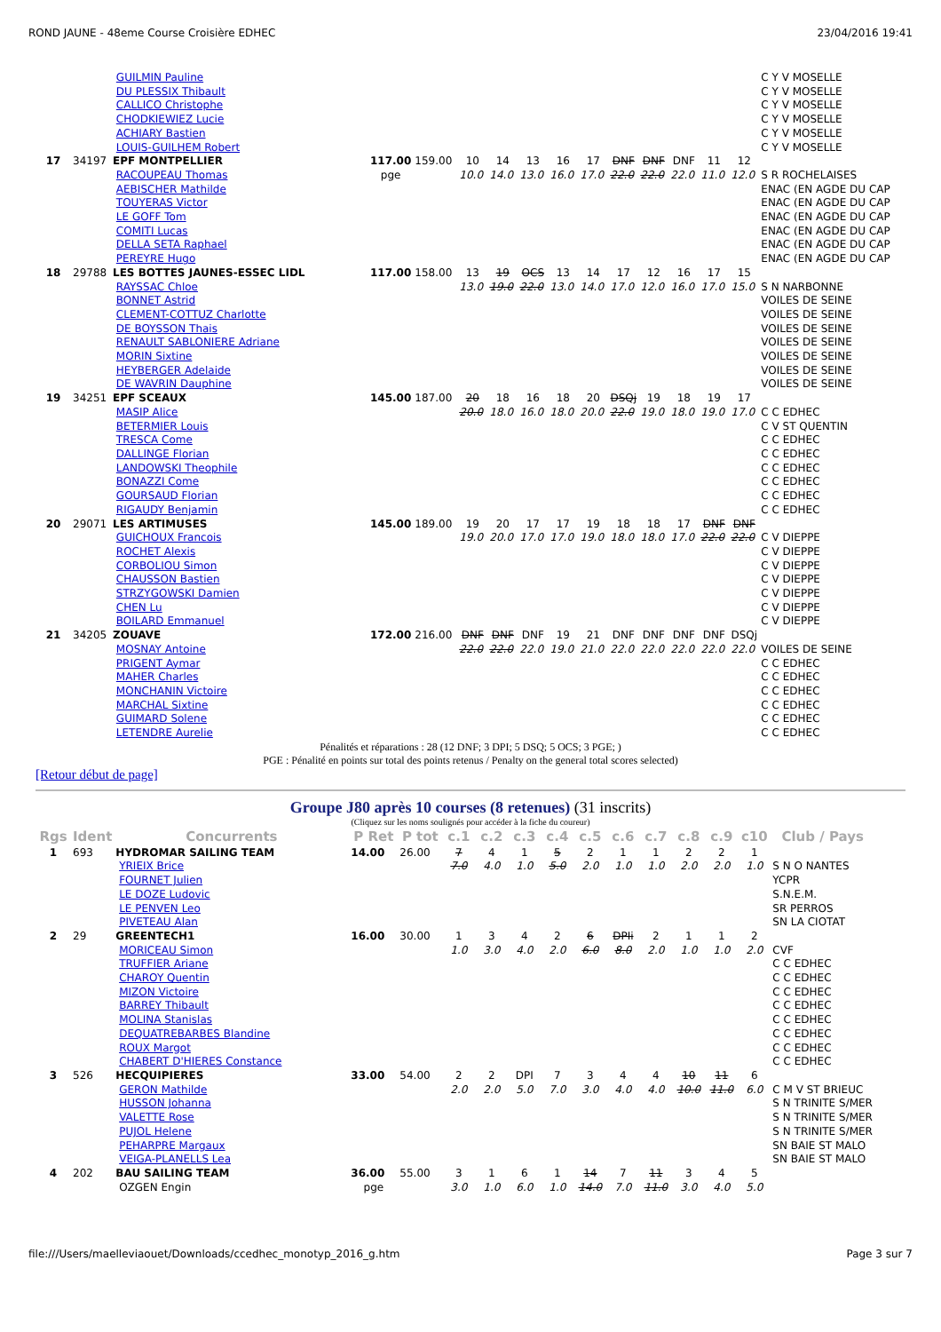ROND JAUNE - 48eme Course Croisière EDHEC 23/04/2016 19:41
| | | GUILMIN Pauline | | | | | | | | | | | | | C Y V MOSELLE |
| | | DU PLESSIX Thibault | | | | | | | | | | | | | C Y V MOSELLE |
| | | CALLICO Christophe | | | | | | | | | | | | | C Y V MOSELLE |
| | | CHODKIEWIEZ Lucie | | | | | | | | | | | | | C Y V MOSELLE |
| | | ACHIARY Bastien | | | | | | | | | | | | | C Y V MOSELLE |
| | | LOUIS-GUILHEM Robert | | | | | | | | | | | | | C Y V MOSELLE |
| 17 | 34197 | EPF MONTPELLIER | 117.00 | 159.00 | 10 | 14 | 13 | 16 | 17 | DNF | DNF | DNF | 11 | 12 | |
| | | RACOUPEAU Thomas | pge | | 10.0 | 14.0 | 13.0 | 16.0 | 17.0 | 22.0 | 22.0 | 22.0 | 11.0 | 12.0 | S R ROCHELAISES |
| | | AEBISCHER Mathilde | | | | | | | | | | | | | ENAC (EN AGDE DU CAP |
| | | TOUYERAS Victor | | | | | | | | | | | | | ENAC (EN AGDE DU CAP |
| | | LE GOFF Tom | | | | | | | | | | | | | ENAC (EN AGDE DU CAP |
| | | COMITI Lucas | | | | | | | | | | | | | ENAC (EN AGDE DU CAP |
| | | DELLA SETA Raphael | | | | | | | | | | | | | ENAC (EN AGDE DU CAP |
| | | PEREYRE Hugo | | | | | | | | | | | | | ENAC (EN AGDE DU CAP |
| 18 | 29788 | LES BOTTES JAUNES-ESSEC LIDL | 117.00 | 158.00 | 13 | 19 | OCS | 13 | 14 | 17 | 12 | 16 | 17 | 15 | |
| | | RAYSSAC Chloe | | | 13.0 | 19.0 | 22.0 | 13.0 | 14.0 | 17.0 | 12.0 | 16.0 | 17.0 | 15.0 | S N NARBONNE |
| | | BONNET Astrid | | | | | | | | | | | | | VOILES DE SEINE |
| | | CLEMENT-COTTUZ Charlotte | | | | | | | | | | | | | VOILES DE SEINE |
| | | DE BOYSSON Thais | | | | | | | | | | | | | VOILES DE SEINE |
| | | RENAULT SABLONIERE Adriane | | | | | | | | | | | | | VOILES DE SEINE |
| | | MORIN Sixtine | | | | | | | | | | | | | VOILES DE SEINE |
| | | HEYBERGER Adelaide | | | | | | | | | | | | | VOILES DE SEINE |
| | | DE WAVRIN Dauphine | | | | | | | | | | | | | VOILES DE SEINE |
| 19 | 34251 | EPF SCEAUX | 145.00 | 187.00 | 20 | 18 | 16 | 18 | 20 | DSQj | 19 | 18 | 19 | 17 | |
| | | MASIP Alice | | | 20.0 | 18.0 | 16.0 | 18.0 | 20.0 | 22.0 | 19.0 | 18.0 | 19.0 | 17.0 | C C EDHEC |
| | | BETERMIER Louis | | | | | | | | | | | | | C V ST QUENTIN |
| | | TRESCA Come | | | | | | | | | | | | | C C EDHEC |
| | | DALLINGE Florian | | | | | | | | | | | | | C C EDHEC |
| | | LANDOWSKI Theophile | | | | | | | | | | | | | C C EDHEC |
| | | BONAZZI Come | | | | | | | | | | | | | C C EDHEC |
| | | GOURSAUD Florian | | | | | | | | | | | | | C C EDHEC |
| | | RIGAUDY Benjamin | | | | | | | | | | | | | C C EDHEC |
| 20 | 29071 | LES ARTIMUSES | 145.00 | 189.00 | 19 | 20 | 17 | 17 | 19 | 18 | 18 | 17 | DNF | DNF | |
| | | GUICHOUX Francois | | | 19.0 | 20.0 | 17.0 | 17.0 | 19.0 | 18.0 | 18.0 | 17.0 | 22.0 | 22.0 | C V DIEPPE |
| | | ROCHET Alexis | | | | | | | | | | | | | C V DIEPPE |
| | | CORBOLIOU Simon | | | | | | | | | | | | | C V DIEPPE |
| | | CHAUSSON Bastien | | | | | | | | | | | | | C V DIEPPE |
| | | STRZYGOWSKI Damien | | | | | | | | | | | | | C V DIEPPE |
| | | CHEN Lu | | | | | | | | | | | | | C V DIEPPE |
| | | BOILARD Emmanuel | | | | | | | | | | | | | C V DIEPPE |
| 21 | 34205 | ZOUAVE | 172.00 | 216.00 | DNF | DNF | DNF | 19 | 21 | DNF | DNF | DNF | DNF | DSQj | |
| | | MOSNAY Antoine | | | 22.0 | 22.0 | 22.0 | 19.0 | 21.0 | 22.0 | 22.0 | 22.0 | 22.0 | 22.0 | VOILES DE SEINE |
| | | PRIGENT Aymar | | | | | | | | | | | | | C C EDHEC |
| | | MAHER Charles | | | | | | | | | | | | | C C EDHEC |
| | | MONCHANIN Victoire | | | | | | | | | | | | | C C EDHEC |
| | | MARCHAL Sixtine | | | | | | | | | | | | | C C EDHEC |
| | | GUIMARD Solene | | | | | | | | | | | | | C C EDHEC |
| | | LETENDRE Aurelie | | | | | | | | | | | | | C C EDHEC |
Pénalités et réparations : 28 (12 DNF; 3 DPI; 5 DSQ; 5 OCS; 3 PGE; )
PGE : Pénalité en points sur total des points retenus / Penalty on the general total scores selected)
[Retour début de page]
Groupe J80 après 10 courses (8 retenues) (31 inscrits)
(Cliquez sur les noms soulignés pour accéder à la fiche du coureur)
| Rgs | Ident | Concurrents | P Ret | P tot | c.1 | c.2 | c.3 | c.4 | c.5 | c.6 | c.7 | c.8 | c.9 | c10 | Club / Pays |
| --- | --- | --- | --- | --- | --- | --- | --- | --- | --- | --- | --- | --- | --- | --- | --- |
| 1 | 693 | HYDROMAR SAILING TEAM | 14.00 | 26.00 | 7 | 4 | 1 | 5 | 2 | 1 | 1 | 2 | 2 | 1 | |
| | | YRIEIX Brice | | | 7.0 | 4.0 | 1.0 | 5.0 | 2.0 | 1.0 | 1.0 | 2.0 | 2.0 | 1.0 | S N O NANTES |
| | | FOURNET Julien | | | | | | | | | | | | | YCPR |
| | | LE DOZE Ludovic | | | | | | | | | | | | | S.N.E.M. |
| | | LE PENVEN Leo | | | | | | | | | | | | | SR PERROS |
| | | PIVETEAU Alan | | | | | | | | | | | | | SN LA CIOTAT |
| 2 | 29 | GREENTECH1 | 16.00 | 30.00 | 1 | 3 | 4 | 2 | 6 | DPIi | 2 | 1 | 1 | 2 | |
| | | MORICEAU Simon | | | 1.0 | 3.0 | 4.0 | 2.0 | 6.0 | 8.0 | 2.0 | 1.0 | 1.0 | 2.0 | CVF |
| | | TRUFFIER Ariane | | | | | | | | | | | | | C C EDHEC |
| | | CHAROY Quentin | | | | | | | | | | | | | C C EDHEC |
| | | MIZON Victoire | | | | | | | | | | | | | C C EDHEC |
| | | BARREY Thibault | | | | | | | | | | | | | C C EDHEC |
| | | MOLINA Stanislas | | | | | | | | | | | | | C C EDHEC |
| | | DEQUATREBARBES Blandine | | | | | | | | | | | | | C C EDHEC |
| | | ROUX Margot | | | | | | | | | | | | | C C EDHEC |
| | | CHABERT D'HIERES Constance | | | | | | | | | | | | | C C EDHEC |
| 3 | 526 | HECQUIPIERES | 33.00 | 54.00 | 2 | 2 | DPI | 7 | 3 | 4 | 4 | 10 | 11 | 6 | |
| | | GERON Mathilde | | | 2.0 | 2.0 | 5.0 | 7.0 | 3.0 | 4.0 | 4.0 | 10.0 | 11.0 | 6.0 | C M V ST BRIEUC |
| | | HUSSON Johanna | | | | | | | | | | | | | S N TRINITE S/MER |
| | | VALETTE Rose | | | | | | | | | | | | | S N TRINITE S/MER |
| | | PUJOL Helene | | | | | | | | | | | | | S N TRINITE S/MER |
| | | PEHARPRE Margaux | | | | | | | | | | | | | SN BAIE ST MALO |
| | | VEIGA-PLANELLS Lea | | | | | | | | | | | | | SN BAIE ST MALO |
| 4 | 202 | BAU SAILING TEAM | 36.00 | 55.00 | 3 | 1 | 6 | 1 | 14 | 7 | 11 | 3 | 4 | 5 | |
| | | OZGEN Engin | pge | | 3.0 | 1.0 | 6.0 | 1.0 | 14.0 | 7.0 | 11.0 | 3.0 | 4.0 | 5.0 | |
file:///Users/maelleviaouet/Downloads/ccedhec_monotyp_2016_g.htm Page 3 sur 7